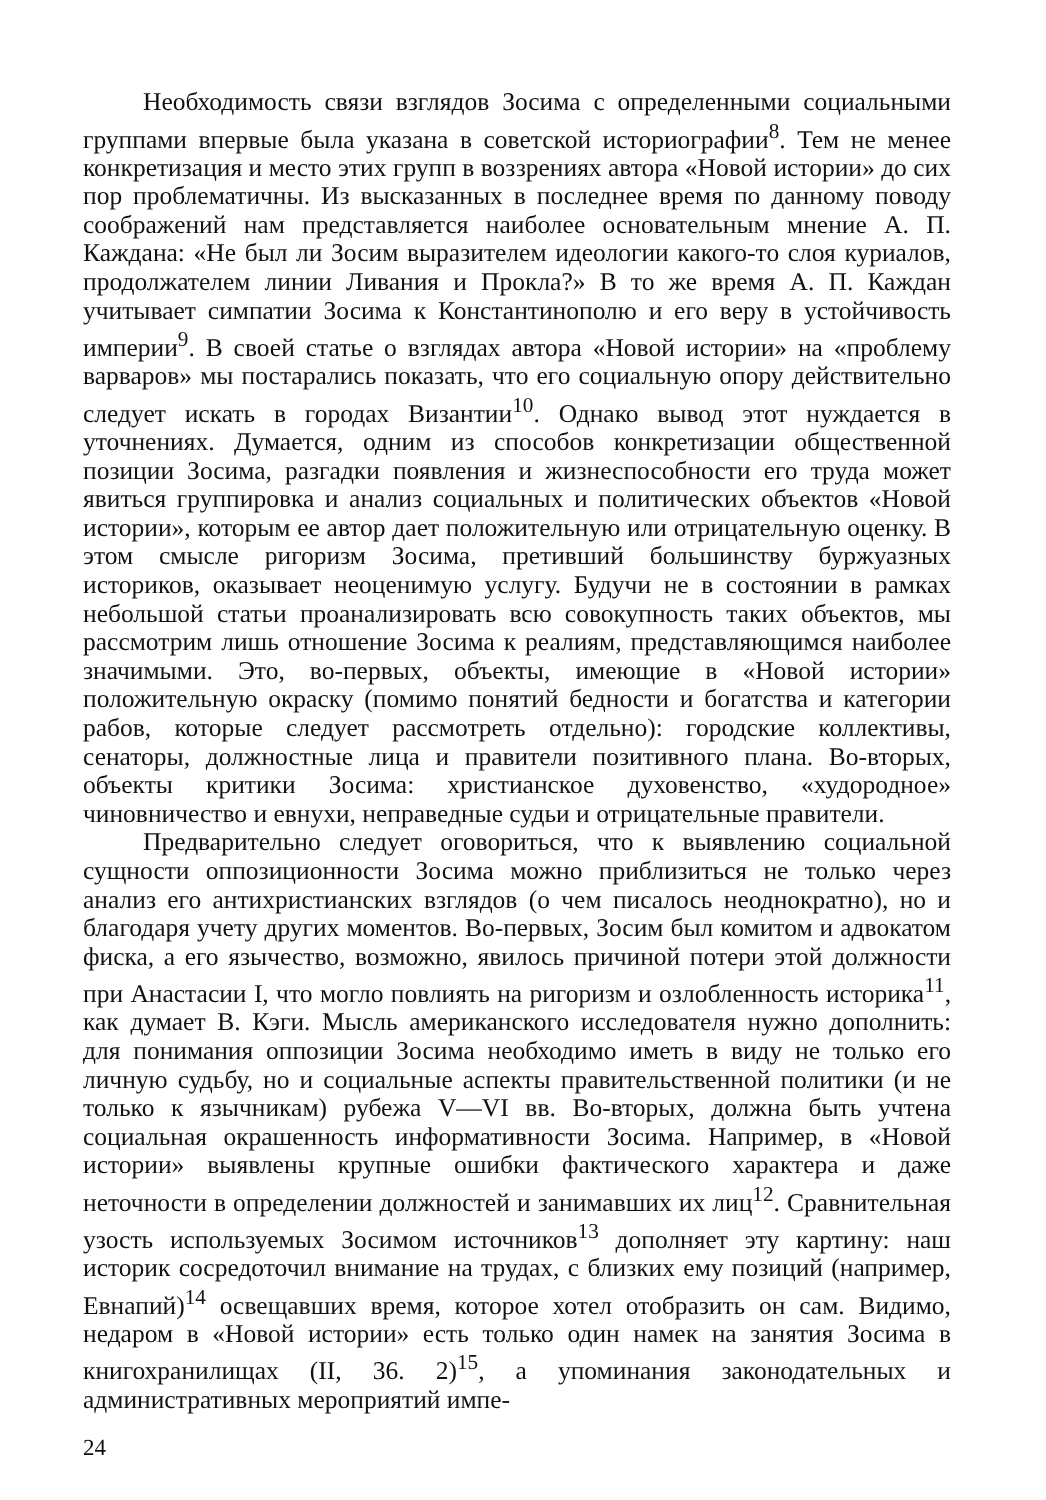Необходимость связи взглядов Зосима с определенными социальными группами впервые была указана в советской историографии<sup>8</sup>. Тем не менее конкретизация и место этих групп в воззрениях автора «Новой истории» до сих пор проблематичны. Из высказанных в последнее время по данному поводу соображений нам представляется наиболее основательным мнение А. П. Каждана: «Не был ли Зосим выразителем идеологии какого-то слоя куриалов, продолжателем линии Ливания и Прокла?» В то же время А. П. Каждан учитывает симпатии Зосима к Константинополю и его веру в устойчивость империи<sup>9</sup>. В своей статье о взглядах автора «Новой истории» на «проблему варваров» мы постарались показать, что его социальную опору действительно следует искать в городах Византии<sup>10</sup>. Однако вывод этот нуждается в уточнениях. Думается, одним из способов конкретизации общественной позиции Зосима, разгадки появления и жизнеспособности его труда может явиться группировка и анализ социальных и политических объектов «Новой истории», которым ее автор дает положительную или отрицательную оценку. В этом смысле ригоризм Зосима, претивший большинству буржуазных историков, оказывает неоценимую услугу. Будучи не в состоянии в рамках небольшой статьи проанализировать всю совокупность таких объектов, мы рассмотрим лишь отношение Зосима к реалиям, представляющимся наиболее значимыми. Это, во-первых, объекты, имеющие в «Новой истории» положительную окраску (помимо понятий бедности и богатства и категории рабов, которые следует рассмотреть отдельно): городские коллективы, сенаторы, должностные лица и правители позитивного плана. Во-вторых, объекты критики Зосима: христианское духовенство, «худородное» чиновничество и евнухи, неправедные судьи и отрицательные правители.
Предварительно следует оговориться, что к выявлению социальной сущности оппозиционности Зосима можно приблизиться не только через анализ его антихристианских взглядов (о чем писалось неоднократно), но и благодаря учету других моментов. Во-первых, Зосим был комитом и адвокатом фиска, а его язычество, возможно, явилось причиной потери этой должности при Анастасии I, что могло повлиять на ригоризм и озлобленность историка<sup>11</sup>, как думает В. Кэги. Мысль американского исследователя нужно дополнить: для понимания оппозиции Зосима необходимо иметь в виду не только его личную судьбу, но и социальные аспекты правительственной политики (и не только к язычникам) рубежа V—VI вв. Во-вторых, должна быть учтена социальная окрашенность информативности Зосима. Например, в «Новой истории» выявлены крупные ошибки фактического характера и даже неточности в определении должностей и занимавших их лиц<sup>12</sup>. Сравнительная узость используемых Зосимом источников<sup>13</sup> дополняет эту картину: наш историк сосредоточил внимание на трудах, с близких ему позиций (например, Евнапий)<sup>14</sup> освещавших время, которое хотел отобразить он сам. Видимо, недаром в «Новой истории» есть только один намек на занятия Зосима в книгохранилищах (II, 36. 2)<sup>15</sup>, а упоминания законодательных и административных мероприятий импе-
24